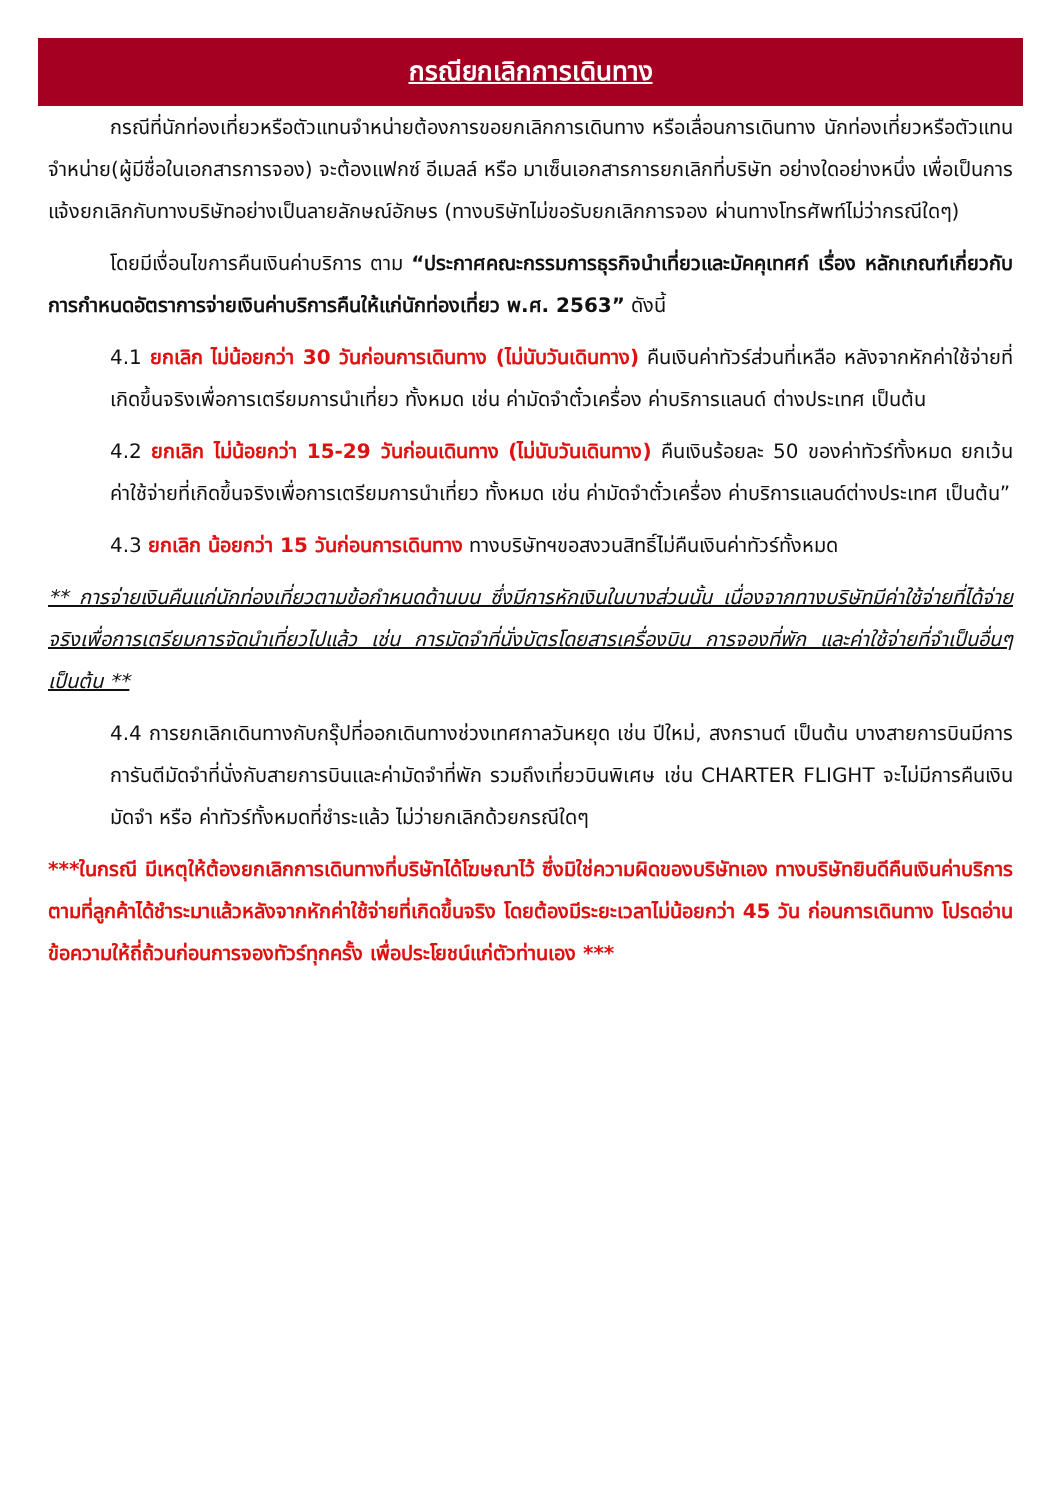กรณียกเลิกการเดินทาง
กรณีที่นักท่องเที่ยวหรือตัวแทนจำหน่ายต้องการขอยกเลิกการเดินทาง หรือเลื่อนการเดินทาง นักท่องเที่ยวหรือตัวแทนจำหน่าย(ผู้มีชื่อในเอกสารการจอง) จะต้องแฟกซ์ อีเมลล์ หรือ มาเซ็นเอกสารการยกเลิกที่บริษัท อย่างใดอย่างหนึ่ง เพื่อเป็นการแจ้งยกเลิกกับทางบริษัทอย่างเป็นลายลักษณ์อักษร (ทางบริษัทไม่ขอรับยกเลิกการจอง ผ่านทางโทรศัพท์ไม่ว่ากรณีใดๆ)
โดยมีเงื่อนไขการคืนเงินค่าบริการ ตาม “ประกาศคณะกรรมการธุรกิจนำเที่ยวและมัคคุเทศก์ เรื่อง หลักเกณฑ์เกี่ยวกับการกำหนดอัตราการจ่ายเงินค่าบริการคืนให้แก่นักท่องเที่ยว พ.ศ. 2563” ดังนี้
4.1 ยกเลิก ไม่น้อยกว่า 30 วันก่อนการเดินทาง (ไม่นับวันเดินทาง) คืนเงินค่าทัวร์ส่วนที่เหลือ หลังจากหักค่าใช้จ่ายที่เกิดขึ้นจริงเพื่อการเตรียมการนำเที่ยว ทั้งหมด เช่น ค่ามัดจำตั๋วเครื่อง ค่าบริการแลนด์ ต่างประเทศ เป็นต้น
4.2 ยกเลิก ไม่น้อยกว่า 15-29 วันก่อนเดินทาง (ไม่นับวันเดินทาง) คืนเงินร้อยละ 50 ของค่าทัวร์ทั้งหมด ยกเว้น ค่าใช้จ่ายที่เกิดขึ้นจริงเพื่อการเตรียมการนำเที่ยว ทั้งหมด เช่น ค่ามัดจำตั๋วเครื่อง ค่าบริการแลนด์ต่างประเทศ เป็นต้น”
4.3 ยกเลิก น้อยกว่า 15 วันก่อนการเดินทาง ทางบริษัทฯขอสงวนสิทธิ์ไม่คืนเงินค่าทัวร์ทั้งหมด
** การจ่ายเงินคืนแก่นักท่องเที่ยวตามข้อกำหนดด้านบน ซึ่งมีการหักเงินในบางส่วนนั้น เนื่องจากทางบริษัทมีค่าใช้จ่ายที่ได้จ่ายจริงเพื่อการเตรียมการจัดนำเที่ยวไปแล้ว เช่น การมัดจำที่นั่งบัตรโดยสารเครื่องบิน การจองที่พัก และค่าใช้จ่ายที่จำเป็นอื่นๆ เป็นต้น **
4.4 การยกเลิกเดินทางกับกรุ๊ปที่ออกเดินทางช่วงเทศกาลวันหยุด เช่น ปีใหม่, สงกรานต์ เป็นต้น บางสายการบินมีการการันตีมัดจำที่นั่งกับสายการบินและค่ามัดจำที่พัก รวมถึงเที่ยวบินพิเศษ เช่น CHARTER FLIGHT จะไม่มีการคืนเงินมัดจำ หรือ ค่าทัวร์ทั้งหมดที่ชำระแล้ว ไม่ว่ายกเลิกด้วยกรณีใดๆ
***ในกรณี มีเหตุให้ต้องยกเลิกการเดินทางที่บริษัทได้โฆษณาไว้ ซึ่งมิใช่ความผิดของบริษัทเอง ทางบริษัทยินดีคืนเงินค่าบริการตามที่ลูกค้าได้ชำระมาแล้วหลังจากหักค่าใช้จ่ายที่เกิดขึ้นจริง โดยต้องมีระยะเวลาไม่น้อยกว่า 45 วัน ก่อนการเดินทาง โปรดอ่านข้อความให้ถี่ถ้วนก่อนการจองทัวร์ทุกครั้ง เพื่อประโยชน์แก่ตัวท่านเอง ***